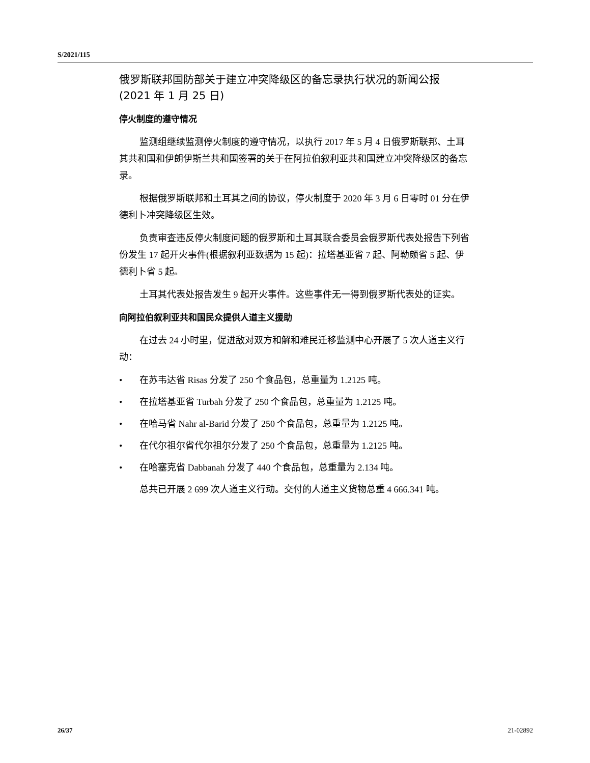S/2021/115
俄罗斯联邦国防部关于建立冲突降级区的备忘录执行状况的新闻公报
(2021 年 1 月 25 日)
停火制度的遵守情况
监测组继续监测停火制度的遵守情况，以执行 2017 年 5 月 4 日俄罗斯联邦、土耳其共和国和伊朗伊斯兰共和国签署的关于在阿拉伯叙利亚共和国建立冲突降级区的备忘录。
根据俄罗斯联邦和土耳其之间的协议，停火制度于 2020 年 3 月 6 日零时 01 分在伊德利卜冲突降级区生效。
负责审查违反停火制度问题的俄罗斯和土耳其联合委员会俄罗斯代表处报告下列省份发生 17 起开火事件(根据叙利亚数据为 15 起)：拉塔基亚省 7 起、阿勒颇省 5 起、伊德利卜省 5 起。
土耳其代表处报告发生 9 起开火事件。这些事件无一得到俄罗斯代表处的证实。
向阿拉伯叙利亚共和国民众提供人道主义援助
在过去 24 小时里，促进敌对双方和解和难民迁移监测中心开展了 5 次人道主义行动：
• 在苏韦达省 Risas 分发了 250 个食品包，总重量为 1.2125 吨。
• 在拉塔基亚省 Turbah 分发了 250 个食品包，总重量为 1.2125 吨。
• 在哈马省 Nahr al-Barid 分发了 250 个食品包，总重量为 1.2125 吨。
• 在代尔祖尔省代尔祖尔分发了 250 个食品包，总重量为 1.2125 吨。
• 在哈塞克省 Dabbanah 分发了 440 个食品包，总重量为 2.134 吨。
总共已开展 2 699 次人道主义行动。交付的人道主义货物总重 4 666.341 吨。
26/37 21-02892